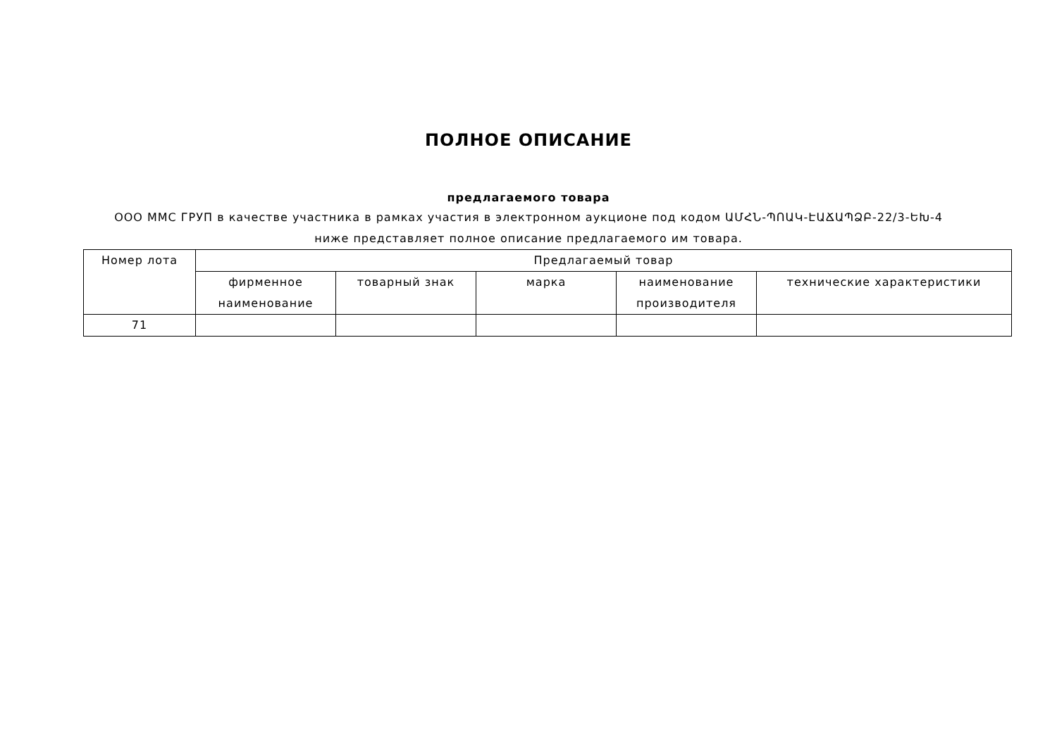ПОЛНОЕ ОПИСАНИЕ
предлагаемого товара
ООО ММС ГРУП в качестве участника в рамках участия в электронном аукционе под кодом ԱՄՀՆ-ՊՈԱԿ-ԷԱՃԱՊՁԲ-22/3-ԵԽ-4
ниже представляет полное описание предлагаемого им товара.
| Номер лота | Предлагаемый товар | | | | |
| --- | --- | --- | --- | --- | --- |
| | фирменное наименование | товарный знак | марка | наименование производителя | технические характеристики |
| 71 | | | | | |